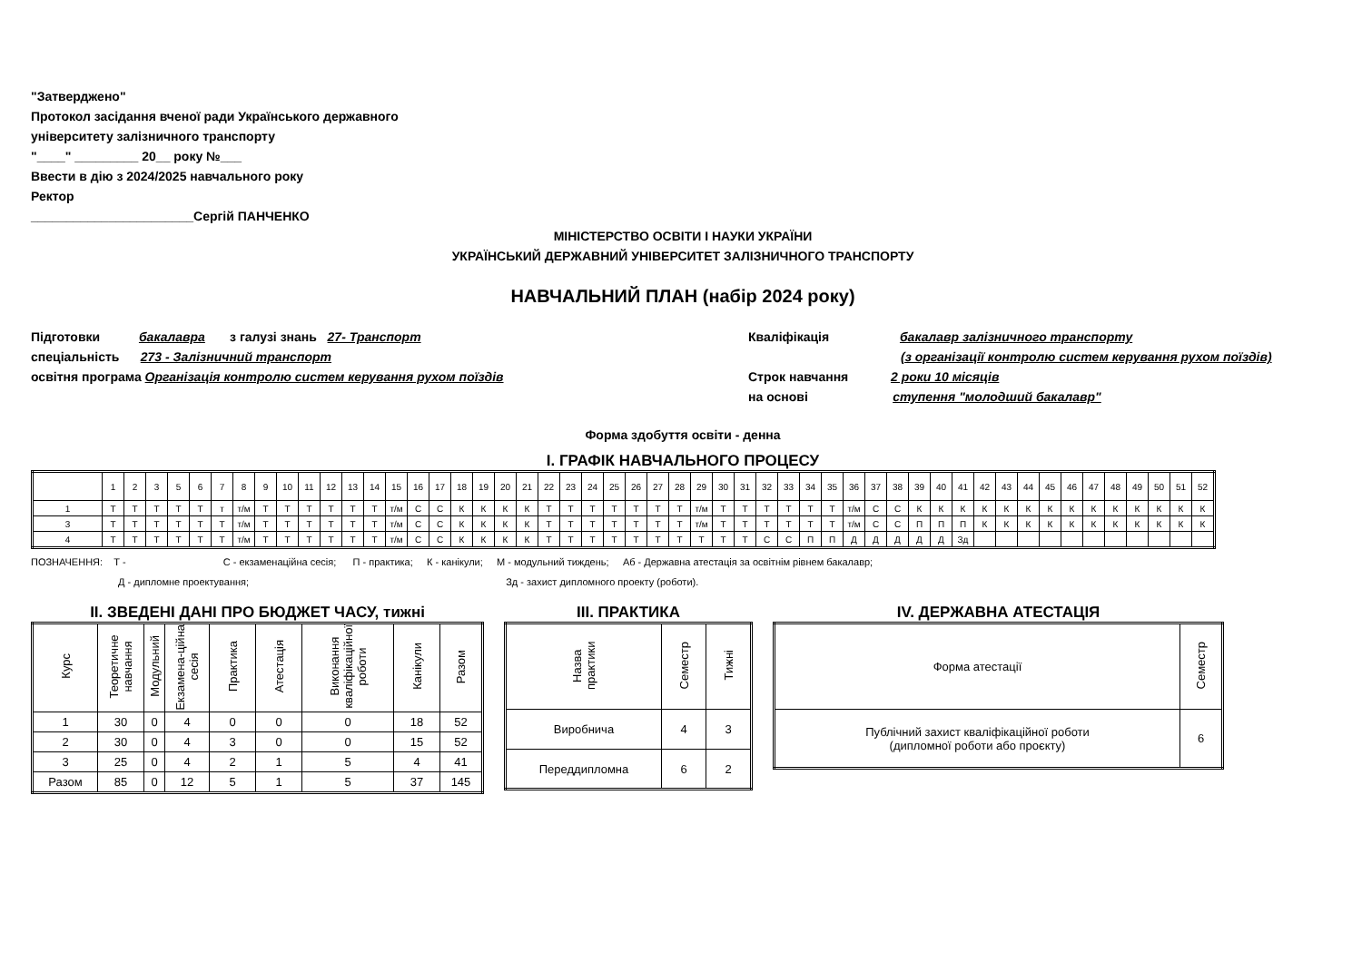"Затверджено"
Протокол засідання вченої ради Українського державного
університету залізничного транспорту
"____" _________ 20__ року №___
Ввести в дію з 2024/2025 навчального року
Ректор
_______________________Сергій ПАНЧЕНКО
МІНІСТЕРСТВО ОСВІТИ І НАУКИ УКРАЇНИ
УКРАЇНСЬКИЙ ДЕРЖАВНИЙ УНІВЕРСИТЕТ ЗАЛІЗНИЧНОГО ТРАНСПОРТУ
НАВЧАЛЬНИЙ ПЛАН (набір 2024 року)
Підготовки бакалавра з галузі знань 27- Транспорт
спеціальність 273 - Залізничний транспорт
освітня програма Організація контролю систем керування рухом поїздів
Кваліфікація бакалавр залізничного транспорту
(з організації контролю систем керування рухом поїздів)
Строк навчання 2 роки 10 місяців
на основі ступення "молодший бакалавр"
Форма здобуття освіти - денна
І. ГРАФІК НАВЧАЛЬНОГО ПРОЦЕСУ
| | 1 | 2 | 3 | 5 | 6 | 7 | 8 | 9 | 10 | 11 | 12 | 13 | 14 | 15 | 16 | 17 | 18 | 19 | 20 | 21 | 22 | 23 | 24 | 25 | 26 | 27 | 28 | 29 | 30 | 31 | 32 | 33 | 34 | 35 | 36 | 37 | 38 | 39 | 40 | 41 | 42 | 43 | 44 | 45 | 46 | 47 | 48 | 49 | 50 | 51 | 52 |
| --- | --- | --- | --- | --- | --- | --- | --- | --- | --- | --- | --- | --- | --- | --- | --- | --- | --- | --- | --- | --- | --- | --- | --- | --- | --- | --- | --- | --- | --- | --- | --- | --- | --- | --- | --- | --- | --- | --- | --- | --- | --- | --- | --- | --- | --- | --- | --- | --- | --- | --- | --- |
| 1 | Т | Т | Т | Т | Т | т | т/м | Т | Т | Т | Т | Т | Т | т/м | С | С | К | К | К | К | Т | Т | Т | Т | Т | Т | Т | т/м | Т | Т | Т | Т | Т | Т | т/м | С | С | К | К | К | К | К | К | К | К | К | К | К | К | К | К |
| 3 | Т | Т | Т | Т | Т | Т | т/м | Т | Т | Т | Т | Т | Т | т/м | С | С | К | К | К | К | Т | Т | Т | Т | Т | Т | Т | т/м | Т | Т | Т | Т | Т | Т | т/м | С | С | П | П | П | К | К | К | К | К | К | К | К | К | К | К |
| 4 | Т | Т | Т | Т | Т | Т | т/м | Т | Т | Т | Т | Т | Т | т/м | С | С | К | К | К | К | Т | Т | Т | Т | Т | Т | Т | Т | Т | Т | С | С | П | П | Д | Д | Д | Д | Д | Зд | | | | | | | | | | | |
ПОЗНАЧЕННЯ: Т - С - екзаменаційна сесія; П - практика; К - канікули; М - модульний тиждень; Аб - Державна атестація за освітнім рівнем бакалавр;
Д - дипломне проектування; Зд - захист дипломного проекту (роботи).
ІІ. ЗВЕДЕНІ ДАНІ ПРО БЮДЖЕТ ЧАСУ, тижні
| Курс | Теоретичне навчання | Модульний | Екзамена-ційна сесія | Практика | Атестація | Виконання кваліфікаційної роботи | Канікули | Разом |
| --- | --- | --- | --- | --- | --- | --- | --- | --- |
| 1 | 30 | 0 | 4 | 0 | 0 | 0 | 18 | 52 |
| 2 | 30 | 0 | 4 | 3 | 0 | 0 | 15 | 52 |
| 3 | 25 | 0 | 4 | 2 | 1 | 5 | 4 | 41 |
| Разом | 85 | 0 | 12 | 5 | 1 | 5 | 37 | 145 |
ІІІ. ПРАКТИКА
| Назва практики | Семестр | Тижні |
| --- | --- | --- |
| Виробнича | 4 | 3 |
| Переддипломна | 6 | 2 |
ІV. ДЕРЖАВНА АТЕСТАЦІЯ
| Форма атестації | Семестр |
| --- | --- |
| Публічний захист кваліфікаційної роботи (дипломної роботи або проєкту) | 6 |